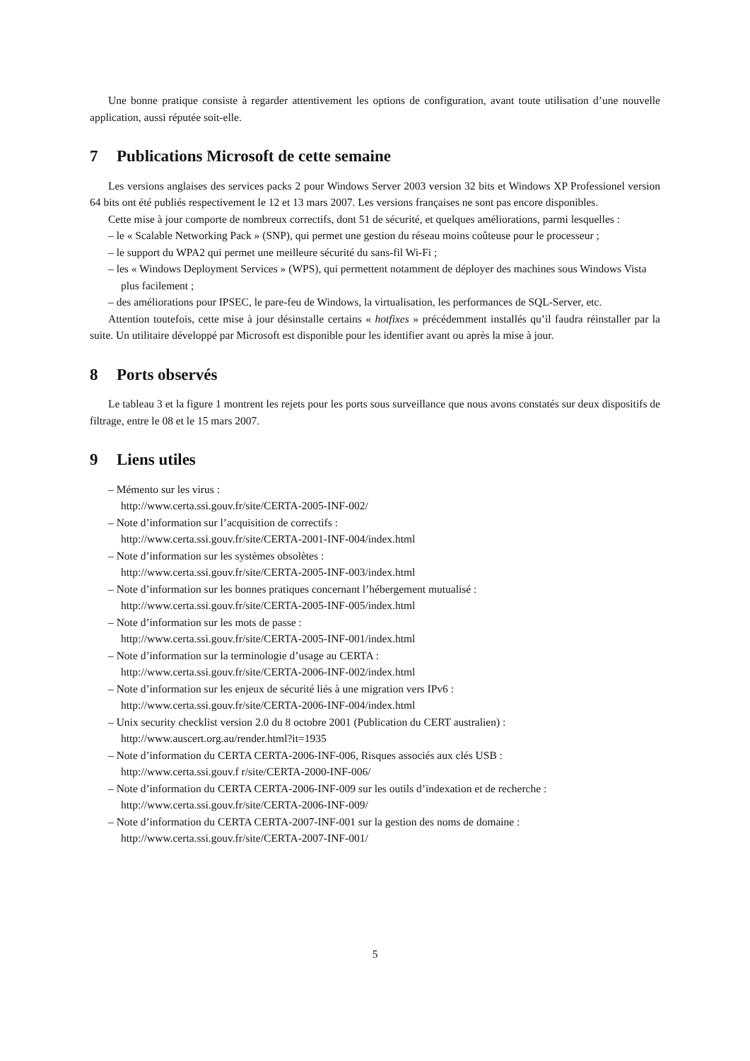Une bonne pratique consiste à regarder attentivement les options de configuration, avant toute utilisation d’une nouvelle application, aussi réputée soit-elle.
7 Publications Microsoft de cette semaine
Les versions anglaises des services packs 2 pour Windows Server 2003 version 32 bits et Windows XP Professionel version 64 bits ont été publiés respectivement le 12 et 13 mars 2007. Les versions françaises ne sont pas encore disponibles.
Cette mise à jour comporte de nombreux correctifs, dont 51 de sécurité, et quelques améliorations, parmi lesquelles :
– le « Scalable Networking Pack » (SNP), qui permet une gestion du réseau moins coûteuse pour le processeur ;
– le support du WPA2 qui permet une meilleure sécurité du sans-fil Wi-Fi ;
– les « Windows Deployment Services » (WPS), qui permettent notamment de déployer des machines sous Windows Vista plus facilement ;
– des améliorations pour IPSEC, le pare-feu de Windows, la virtualisation, les performances de SQL-Server, etc.
Attention toutefois, cette mise à jour désinstalle certains « hotfixes » précédemment installés qu’il faudra réinstaller par la suite. Un utilitaire développé par Microsoft est disponible pour les identifier avant ou après la mise à jour.
8 Ports observés
Le tableau 3 et la figure 1 montrent les rejets pour les ports sous surveillance que nous avons constatés sur deux dispositifs de filtrage, entre le 08 et le 15 mars 2007.
9 Liens utiles
– Mémento sur les virus :
http://www.certa.ssi.gouv.fr/site/CERTA-2005-INF-002/
– Note d’information sur l’acquisition de correctifs :
http://www.certa.ssi.gouv.fr/site/CERTA-2001-INF-004/index.html
– Note d’information sur les systèmes obsolètes :
http://www.certa.ssi.gouv.fr/site/CERTA-2005-INF-003/index.html
– Note d’information sur les bonnes pratiques concernant l’hébergement mutualisé :
http://www.certa.ssi.gouv.fr/site/CERTA-2005-INF-005/index.html
– Note d’information sur les mots de passe :
http://www.certa.ssi.gouv.fr/site/CERTA-2005-INF-001/index.html
– Note d’information sur la terminologie d’usage au CERTA :
http://www.certa.ssi.gouv.fr/site/CERTA-2006-INF-002/index.html
– Note d’information sur les enjeux de sécurité liés à une migration vers IPv6 :
http://www.certa.ssi.gouv.fr/site/CERTA-2006-INF-004/index.html
– Unix security checklist version 2.0 du 8 octobre 2001 (Publication du CERT australien) :
http://www.auscert.org.au/render.html?it=1935
– Note d’information du CERTA CERTA-2006-INF-006, Risques associés aux clés USB :
http://www.certa.ssi.gouv.f r/site/CERTA-2000-INF-006/
– Note d’information du CERTA CERTA-2006-INF-009 sur les outils d’indexation et de recherche :
http://www.certa.ssi.gouv.fr/site/CERTA-2006-INF-009/
– Note d’information du CERTA CERTA-2007-INF-001 sur la gestion des noms de domaine :
http://www.certa.ssi.gouv.fr/site/CERTA-2007-INF-001/
5